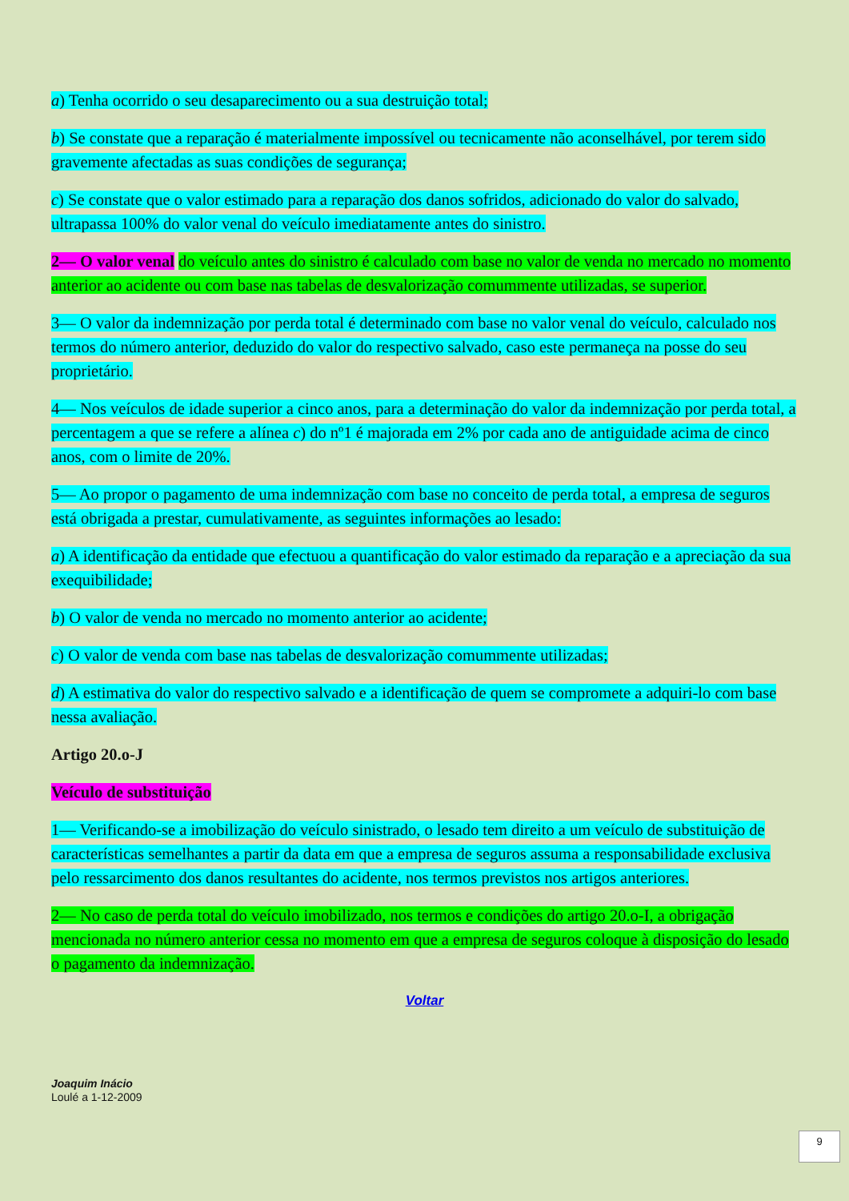a) Tenha ocorrido o seu desaparecimento ou a sua destruição total;
b) Se constate que a reparação é materialmente impossível ou tecnicamente não aconselhável, por terem sido gravemente afectadas as suas condições de segurança;
c) Se constate que o valor estimado para a reparação dos danos sofridos, adicionado do valor do salvado, ultrapassa 100% do valor venal do veículo imediatamente antes do sinistro.
2— O valor venal do veículo antes do sinistro é calculado com base no valor de venda no mercado no momento anterior ao acidente ou com base nas tabelas de desvalorização comummente utilizadas, se superior.
3— O valor da indemnização por perda total é determinado com base no valor venal do veículo, calculado nos termos do número anterior, deduzido do valor do respectivo salvado, caso este permaneça na posse do seu proprietário.
4— Nos veículos de idade superior a cinco anos, para a determinação do valor da indemnização por perda total, a percentagem a que se refere a alínea c) do nº1 é majorada em 2% por cada ano de antiguidade acima de cinco anos, com o limite de 20%.
5— Ao propor o pagamento de uma indemnização com base no conceito de perda total, a empresa de seguros está obrigada a prestar, cumulativamente, as seguintes informações ao lesado:
a) A identificação da entidade que efectuou a quantificação do valor estimado da reparação e a apreciação da sua exequibilidade;
b) O valor de venda no mercado no momento anterior ao acidente;
c) O valor de venda com base nas tabelas de desvalorização comummente utilizadas;
d) A estimativa do valor do respectivo salvado e a identificação de quem se compromete a adquiri-lo com base nessa avaliação.
Artigo 20.o-J
Veículo de substituição
1— Verificando-se a imobilização do veículo sinistrado, o lesado tem direito a um veículo de substituição de características semelhantes a partir da data em que a empresa de seguros assuma a responsabilidade exclusiva pelo ressarcimento dos danos resultantes do acidente, nos termos previstos nos artigos anteriores.
2— No caso de perda total do veículo imobilizado, nos termos e condições do artigo 20.o-I, a obrigação mencionada no número anterior cessa no momento em que a empresa de seguros coloque à disposição do lesado o pagamento da indemnização.
Voltar
Joaquim Inácio
Loulé a 1-12-2009
9